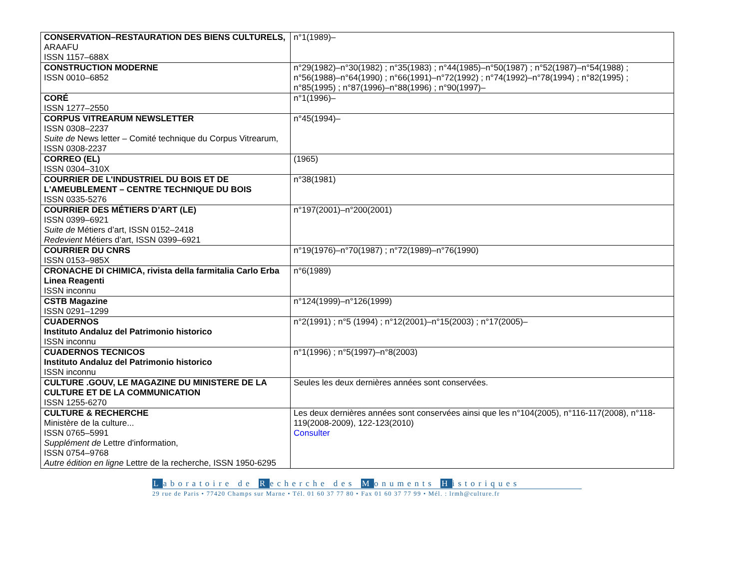| CONSERVATION–RESTAURATION DES BIENS CULTURELS, ARAAFU ISSN 1157–688X | n°1(1989)– |
| CONSTRUCTION MODERNE ISSN 0010–6852 | n°29(1982)–n°30(1982) ; n°35(1983) ; n°44(1985)–n°50(1987) ; n°52(1987)–n°54(1988) ; n°56(1988)–n°64(1990) ; n°66(1991)–n°72(1992) ; n°74(1992)–n°78(1994) ; n°82(1995) ; n°85(1995) ; n°87(1996)–n°88(1996) ; n°90(1997)– |
| CORÉ ISSN 1277–2550 | n°1(1996)– |
| CORPUS VITREARUM NEWSLETTER ISSN 0308–2237 Suite de News letter – Comité technique du Corpus Vitrearum, ISSN 0308-2237 | n°45(1994)– |
| CORREO (EL) ISSN 0304–310X | (1965) |
| COURRIER DE L'INDUSTRIEL DU BOIS ET DE L'AMEUBLEMENT – CENTRE TECHNIQUE DU BOIS ISSN 0335-5276 | n°38(1981) |
| COURRIER DES MÉTIERS D’ART (LE) ISSN 0399–6921 Suite de Métiers d’art, ISSN 0152–2418 Redevient Métiers d’art, ISSN 0399–6921 | n°197(2001)–n°200(2001) |
| COURRIER DU CNRS ISSN 0153–985X | n°19(1976)–n°70(1987) ; n°72(1989)–n°76(1990) |
| CRONACHE DI CHIMICA, rivista della farmitalia Carlo Erba Linea Reagenti ISSN inconnu | n°6(1989) |
| CSTB Magazine ISSN 0291–1299 | n°124(1999)–n°126(1999) |
| CUADERNOS Instituto Andaluz del Patrimonio historico ISSN inconnu | n°2(1991) ; n°5 (1994) ; n°12(2001)–n°15(2003) ; n°17(2005)– |
| CUADERNOS TECNICOS Instituto Andaluz del Patrimonio historico ISSN inconnu | n°1(1996) ; n°5(1997)–n°8(2003) |
| CULTURE .GOUV, LE MAGAZINE DU MINISTERE DE LA CULTURE ET DE LA COMMUNICATION ISSN 1255-6270 | Seules les deux dernières années sont conservées. |
| CULTURE & RECHERCHE Ministère de la culture... ISSN 0765–5991 Supplément de Lettre d'information, ISSN 0754–9768 Autre édition en ligne Lettre de la recherche, ISSN 1950-6295 | Les deux dernières années sont conservées ainsi que les n°104(2005), n°116-117(2008), n°118-119(2008-2009), 122-123(2010) Consulter |
Laboratoire de Recherche des Monuments Historiques
29 rue de Paris • 77420 Champs sur Marne • Tél. 01 60 37 77 80 • Fax 01 60 37 77 99 • Mél. : lrmh@culture.fr